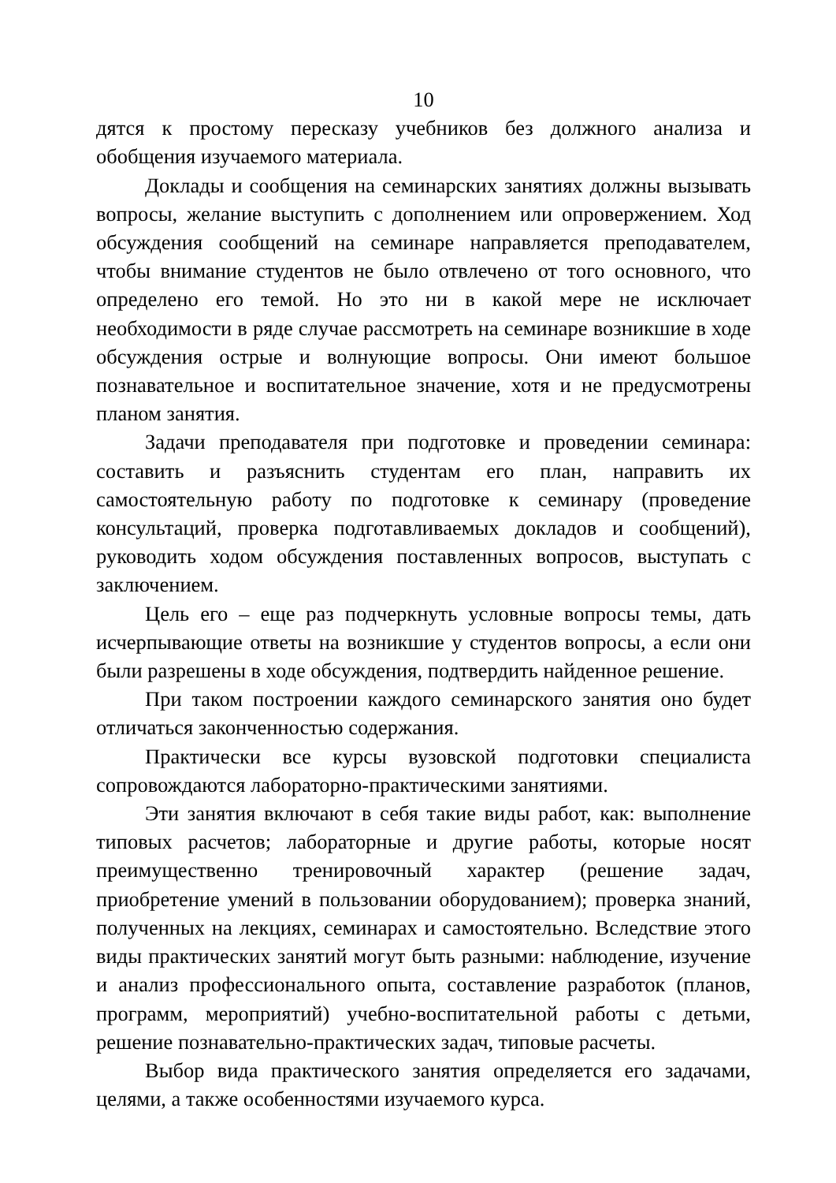10
дятся к простому пересказу учебников без должного анализа и обобщения изучаемого материала.
Доклады и сообщения на семинарских занятиях должны вызывать вопросы, желание выступить с дополнением или опровержением. Ход обсуждения сообщений на семинаре направляется преподавателем, чтобы внимание студентов не было отвлечено от того основного, что определено его темой. Но это ни в какой мере не исключает необходимости в ряде случае рассмотреть на семинаре возникшие в ходе обсуждения острые и волнующие вопросы. Они имеют большое познавательное и воспитательное значение, хотя и не предусмотрены планом занятия.
Задачи преподавателя при подготовке и проведении семинара: составить и разъяснить студентам его план, направить их самостоятельную работу по подготовке к семинару (проведение консультаций, проверка подготавливаемых докладов и сообщений), руководить ходом обсуждения поставленных вопросов, выступать с заключением.
Цель его – еще раз подчеркнуть условные вопросы темы, дать исчерпывающие ответы на возникшие у студентов вопросы, а если они были разрешены в ходе обсуждения, подтвердить найденное решение.
При таком построении каждого семинарского занятия оно будет отличаться законченностью содержания.
Практически все курсы вузовской подготовки специалиста сопровождаются лабораторно-практическими занятиями.
Эти занятия включают в себя такие виды работ, как: выполнение типовых расчетов; лабораторные и другие работы, которые носят преимущественно тренировочный характер (решение задач, приобретение умений в пользовании оборудованием); проверка знаний, полученных на лекциях, семинарах и самостоятельно. Вследствие этого виды практических занятий могут быть разными: наблюдение, изучение и анализ профессионального опыта, составление разработок (планов, программ, мероприятий) учебно-воспитательной работы с детьми, решение познавательно-практических задач, типовые расчеты.
Выбор вида практического занятия определяется его задачами, целями, а также особенностями изучаемого курса.